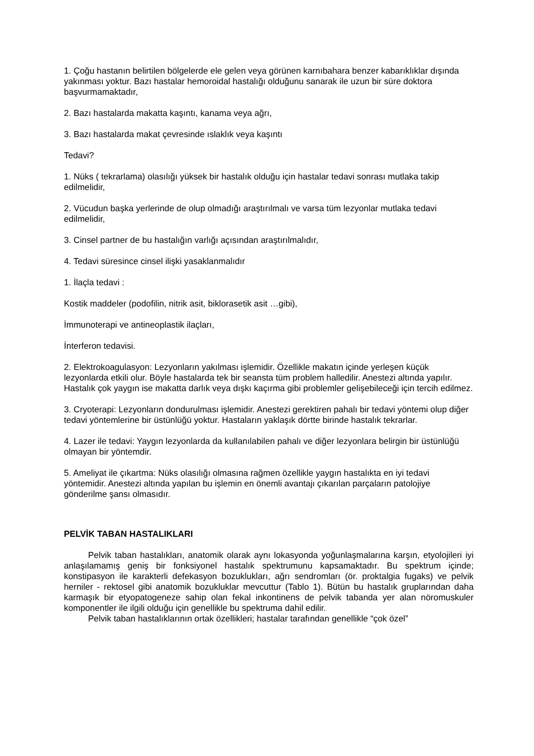1. Çoğu hastanın belirtilen bölgelerde ele gelen veya görünen karnıbahara benzer kabarıklıklar dışında yakınması yoktur. Bazı hastalar hemoroidal hastalığı olduğunu sanarak ile uzun bir süre doktora başvurmamaktadır,
2. Bazı hastalarda makatta kaşıntı, kanama veya ağrı,
3. Bazı hastalarda makat çevresinde ıslaklık veya kaşıntı
Tedavi?
1. Nüks ( tekrarlama) olasılığı yüksek bir hastalık olduğu için hastalar tedavi sonrası mutlaka takip edilmelidir,
2. Vücudun başka yerlerinde de olup olmadığı araştırılmalı ve varsa tüm lezyonlar mutlaka tedavi edilmelidir,
3. Cinsel partner de bu hastalığın varlığı açısından araştırılmalıdır,
4. Tedavi süresince cinsel ilişki yasaklanmalıdır
1. İlaçla tedavi :
Kostik maddeler (podofilin, nitrik asit, biklorasetik asit …gibi),
İmmunoterapi ve antineoplastik ilaçları,
İnterferon tedavisi.
2. Elektrokoagulasyon: Lezyonların yakılması işlemidir. Özellikle makatın içinde yerleşen küçük lezyonlarda etkili olur. Böyle hastalarda tek bir seansta tüm problem halledilir. Anestezi altında yapılır. Hastalık çok yaygın ise makatta darlık veya dışkı kaçırma gibi problemler gelişebileceği için tercih edilmez.
3. Cryoterapi: Lezyonların dondurulması işlemidir. Anestezi gerektiren pahalı bir tedavi yöntemi olup diğer tedavi yöntemlerine bir üstünlüğü yoktur. Hastaların yaklaşık dörtte birinde hastalık tekrarlar.
4. Lazer ile tedavi: Yaygın lezyonlarda da kullanılabilen pahalı ve diğer lezyonlara belirgin bir üstünlüğü olmayan bir yöntemdir.
5. Ameliyat ile çıkartma: Nüks olasılığı olmasına rağmen özellikle yaygın hastalıkta en iyi tedavi yöntemidir. Anestezi altında yapılan bu işlemin en önemli avantajı çıkarılan parçaların patolojiye gönderilme şansı olmasıdır.
PELVİK TABAN HASTALIKLARI
Pelvik taban hastalıkları, anatomik olarak aynı lokasyonda yoğunlaşmalarına karşın, et­yolojileri iyi anlaşılamamış geniş bir fonksiyonel hastalık spektrumunu kapsamaktadır. Bu spektrum içinde; konstipasyon ile karakterli defekasyon bozuklukları, ağrı sendromları (ör. proktalgia fugaks) ve pelvik herniler - rektosel gibi anatomik bozukluklar mevcuttur (Tablo 1). Bütün bu hastalık gruplarından daha karmaşık bir etyopatogeneze sahip olan fekal inkontinens de pelvik tabanda yer alan nöromuskuler komponentler ile ilgili olduğu için genellikle bu spektruma dahil edilir.
Pelvik taban hastalıklarının ortak özellikleri; hastalar tarafından genellikle “çok özel”